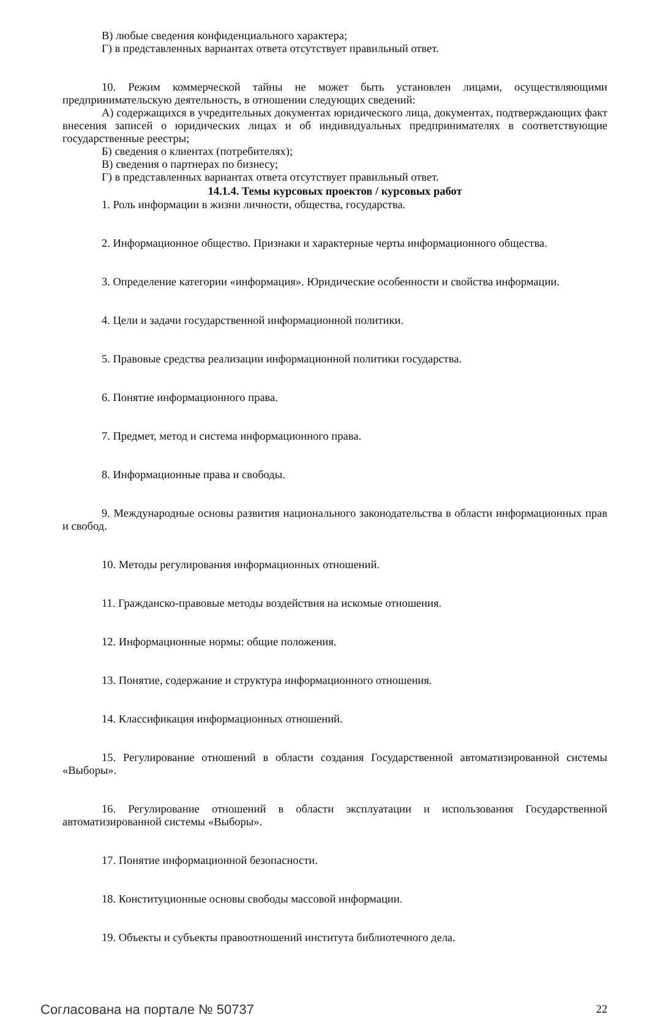В) любые сведения конфиденциального характера;
Г) в представленных вариантах ответа отсутствует правильный ответ.
10. Режим коммерческой тайны не может быть установлен лицами, осуществляющими предпринимательскую деятельность, в отношении следующих сведений:
А) содержащихся в учредительных документах юридического лица, документах, подтверждающих факт внесения записей о юридических лицах и об индивидуальных предпринимателях в соответствующие государственные реестры;
Б) сведения о клиентах (потребителях);
В) сведения о партнерах по бизнесу;
Г) в представленных вариантах ответа отсутствует правильный ответ.
14.1.4. Темы курсовых проектов / курсовых работ
1. Роль информации в жизни личности, общества, государства.
2. Информационное общество. Признаки и характерные черты информационного общества.
3. Определение категории «информация». Юридические особенности и свойства информации.
4. Цели и задачи государственной информационной политики.
5. Правовые средства реализации информационной политики государства.
6. Понятие информационного права.
7. Предмет, метод и система информационного права.
8. Информационные права и свободы.
9. Международные основы развития национального законодательства в области информационных прав и свобод.
10. Методы регулирования информационных отношений.
11. Гражданско-правовые методы воздействия на искомые отношения.
12. Информационные нормы: общие положения.
13. Понятие, содержание и структура информационного отношения.
14. Классификация информационных отношений.
15. Регулирование отношений в области создания Государственной автоматизированной системы «Выборы».
16. Регулирование отношений в области эксплуатации и использования Государственной автоматизированной системы «Выборы».
17. Понятие информационной безопасности.
18. Конституционные основы свободы массовой информации.
19. Объекты и субъекты правоотношений института библиотечного дела.
Согласована на портале № 50737 22